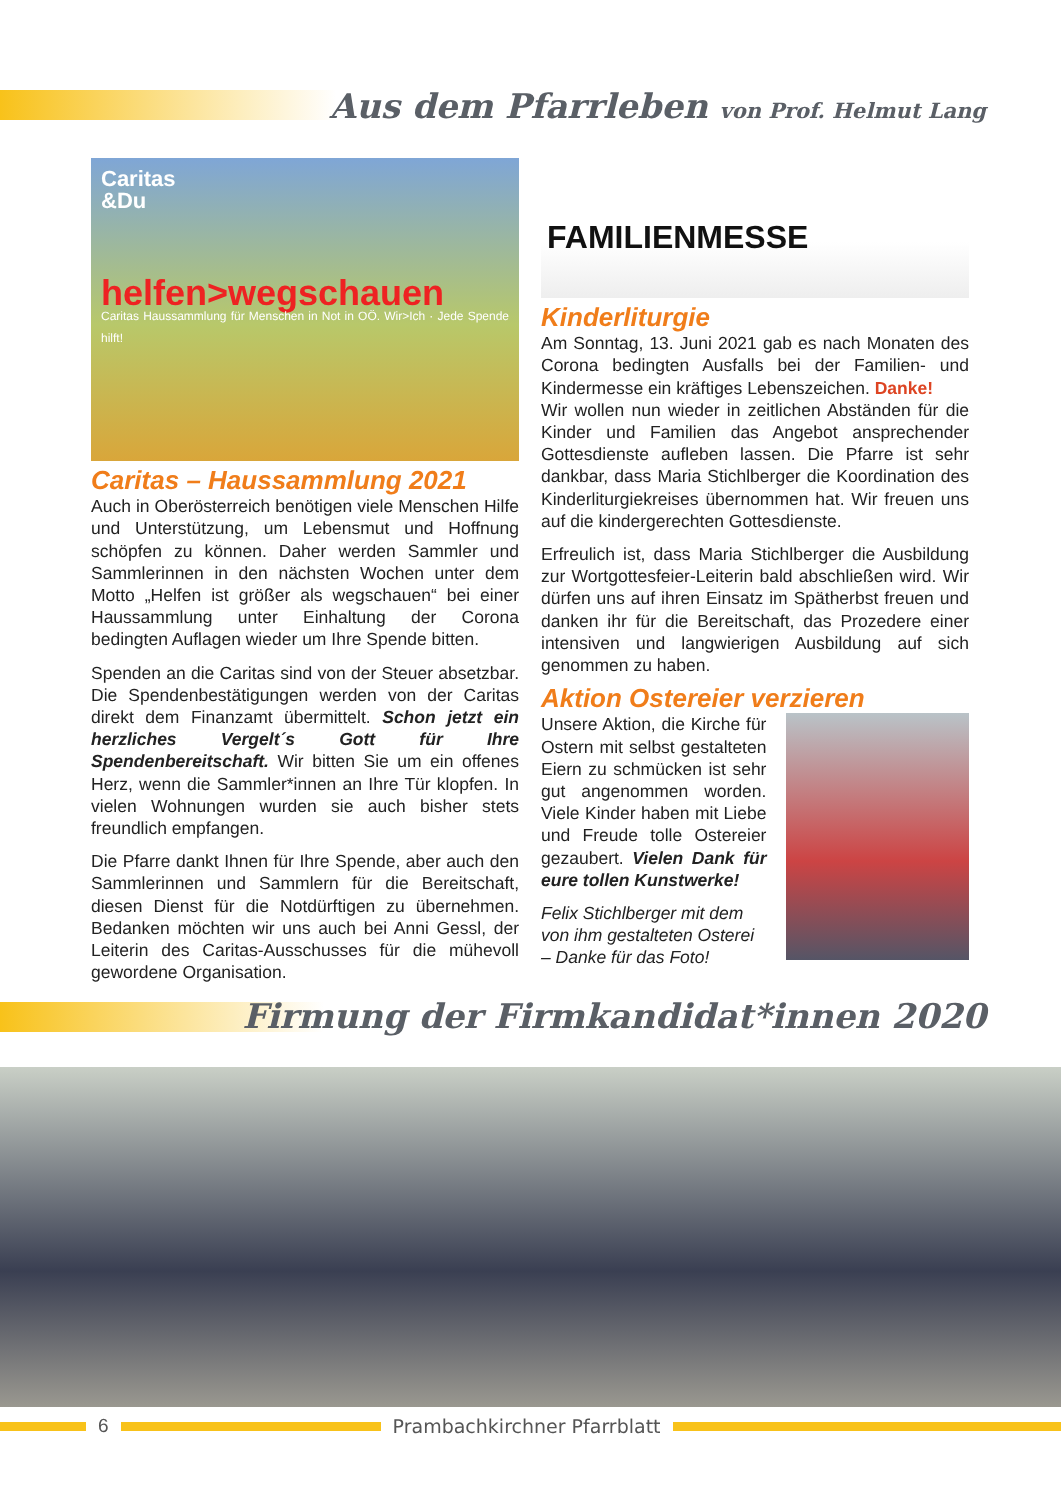Aus dem Pfarrleben von Prof. Helmut Lang
Caritas
&Du
helfen>wegschauen
Caritas Haussammlung für Menschen in Not in OÖ. Wir>Ich · Jede Spende hilft!
Caritas – Haussammlung 2021
Auch in Oberösterreich benötigen viele Menschen Hilfe und Unterstützung, um Lebensmut und Hoffnung schöpfen zu können. Daher werden Sammler und Sammlerinnen in den nächsten Wochen unter dem Motto „Helfen ist größer als wegschauen“ bei einer Haussammlung unter Einhaltung der Corona bedingten Auflagen wieder um Ihre Spende bitten.
Spenden an die Caritas sind von der Steuer absetzbar. Die Spendenbestätigungen werden von der Caritas direkt dem Finanzamt übermittelt. Schon jetzt ein herzliches Vergelt´s Gott für Ihre Spendenbereitschaft. Wir bitten Sie um ein offenes Herz, wenn die Sammler*innen an Ihre Tür klopfen. In vielen Wohnungen wurden sie auch bisher stets freundlich empfangen.
Die Pfarre dankt Ihnen für Ihre Spende, aber auch den Sammlerinnen und Sammlern für die Bereitschaft, diesen Dienst für die Notdürftigen zu übernehmen. Bedanken möchten wir uns auch bei Anni Gessl, der Leiterin des Caritas-Ausschusses für die mühevoll gewordene Organisation.
FAMILIENMESSE
Kinderliturgie
Am Sonntag, 13. Juni 2021 gab es nach Monaten des Corona bedingten Ausfalls bei der Familien- und Kindermesse ein kräftiges Lebenszeichen. Danke!
Wir wollen nun wieder in zeitlichen Abständen für die Kinder und Familien das Angebot ansprechender Gottesdienste aufleben lassen. Die Pfarre ist sehr dankbar, dass Maria Stichlberger die Koordination des Kinderliturgiekreises übernommen hat. Wir freuen uns auf die kindergerechten Gottesdienste.
Erfreulich ist, dass Maria Stichlberger die Ausbildung zur Wortgottesfeier-Leiterin bald abschließen wird. Wir dürfen uns auf ihren Einsatz im Spätherbst freuen und danken ihr für die Bereitschaft, das Prozedere einer intensiven und langwierigen Ausbildung auf sich genommen zu haben.
Aktion Ostereier verzieren
Unsere Aktion, die Kirche für Ostern mit selbst gestalteten Eiern zu schmücken ist sehr gut angenommen worden. Viele Kinder haben mit Liebe und Freude tolle Ostereier gezaubert. Vielen Dank für eure tollen Kunstwerke!
Felix Stichlberger mit dem von ihm gestalteten Osterei – Danke für das Foto!
Firmung der Firmkandidat*innen 2020
6 Prambachkirchner Pfarrblatt